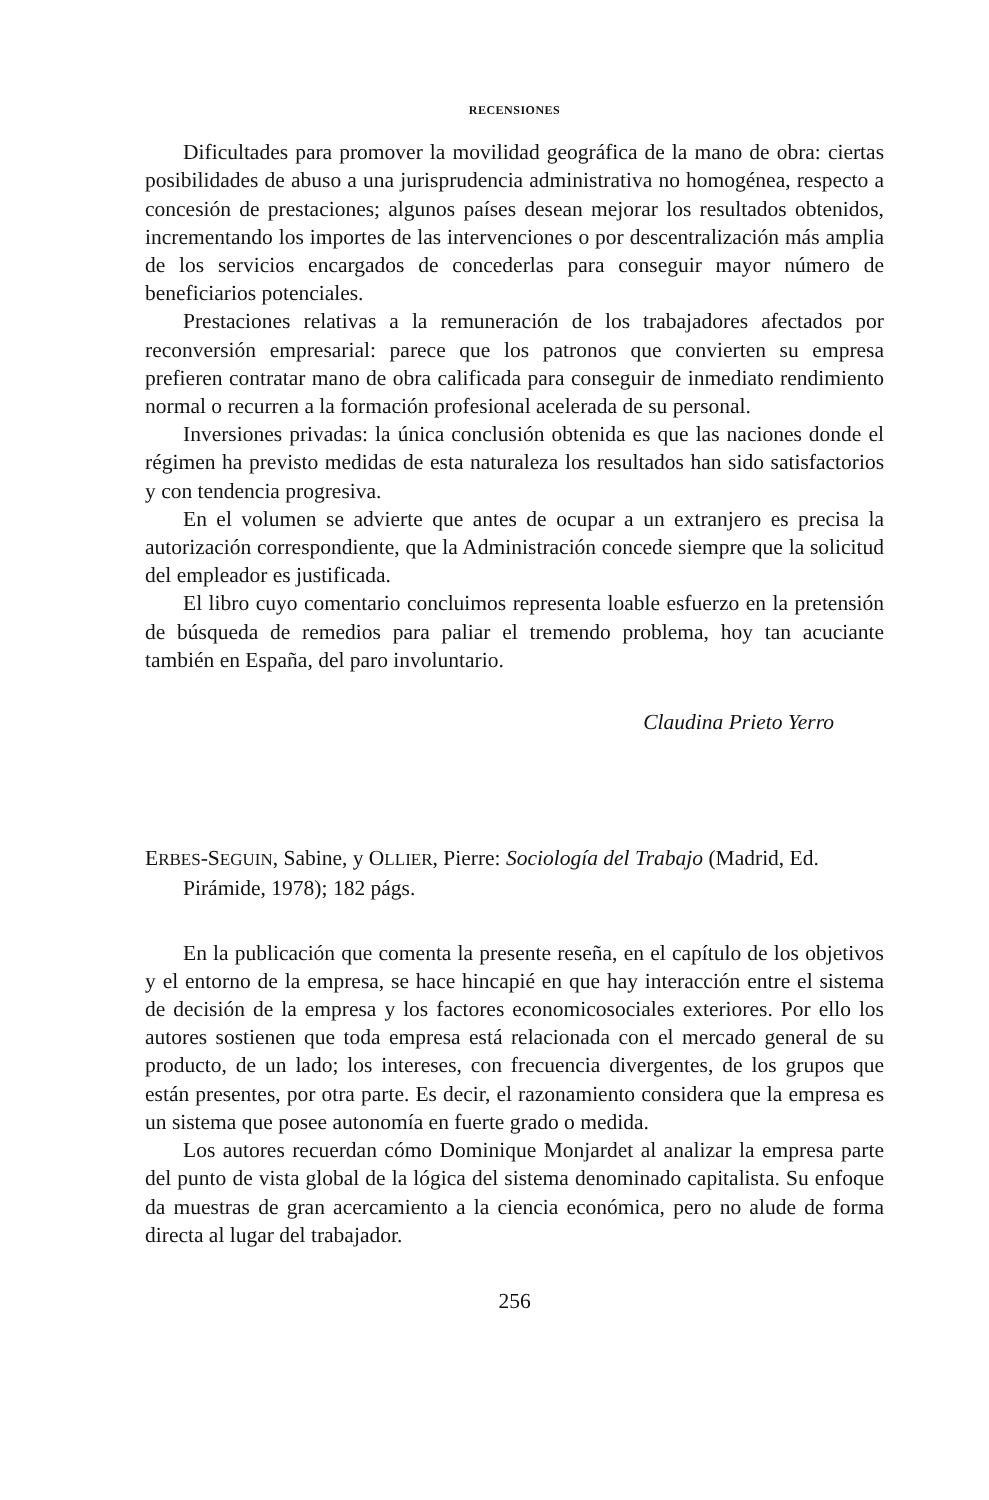RECENSIONES
Dificultades para promover la movilidad geográfica de la mano de obra: ciertas posibilidades de abuso a una jurisprudencia administrativa no homogénea, respecto a concesión de prestaciones; algunos países desean mejorar los resultados obtenidos, incrementando los importes de las intervenciones o por descentralización más amplia de los servicios encargados de concederlas para conseguir mayor número de beneficiarios potenciales.
Prestaciones relativas a la remuneración de los trabajadores afectados por reconversión empresarial: parece que los patronos que convierten su empresa prefieren contratar mano de obra calificada para conseguir de inmediato rendimiento normal o recurren a la formación profesional acelerada de su personal.
Inversiones privadas: la única conclusión obtenida es que las naciones donde el régimen ha previsto medidas de esta naturaleza los resultados han sido satisfactorios y con tendencia progresiva.
En el volumen se advierte que antes de ocupar a un extranjero es precisa la autorización correspondiente, que la Administración concede siempre que la solicitud del empleador es justificada.
El libro cuyo comentario concluimos representa loable esfuerzo en la pretensión de búsqueda de remedios para paliar el tremendo problema, hoy tan acuciante también en España, del paro involuntario.
Claudina Prieto Yerro
ERBES-SEGUIN, Sabine, y OLLIER, Pierre: Sociología del Trabajo (Madrid, Ed. Pirámide, 1978); 182 págs.
En la publicación que comenta la presente reseña, en el capítulo de los objetivos y el entorno de la empresa, se hace hincapié en que hay interacción entre el sistema de decisión de la empresa y los factores economicosociales exteriores. Por ello los autores sostienen que toda empresa está relacionada con el mercado general de su producto, de un lado; los intereses, con frecuencia divergentes, de los grupos que están presentes, por otra parte. Es decir, el razonamiento considera que la empresa es un sistema que posee autonomía en fuerte grado o medida.
Los autores recuerdan cómo Dominique Monjardet al analizar la empresa parte del punto de vista global de la lógica del sistema denominado capitalista. Su enfoque da muestras de gran acercamiento a la ciencia económica, pero no alude de forma directa al lugar del trabajador.
256